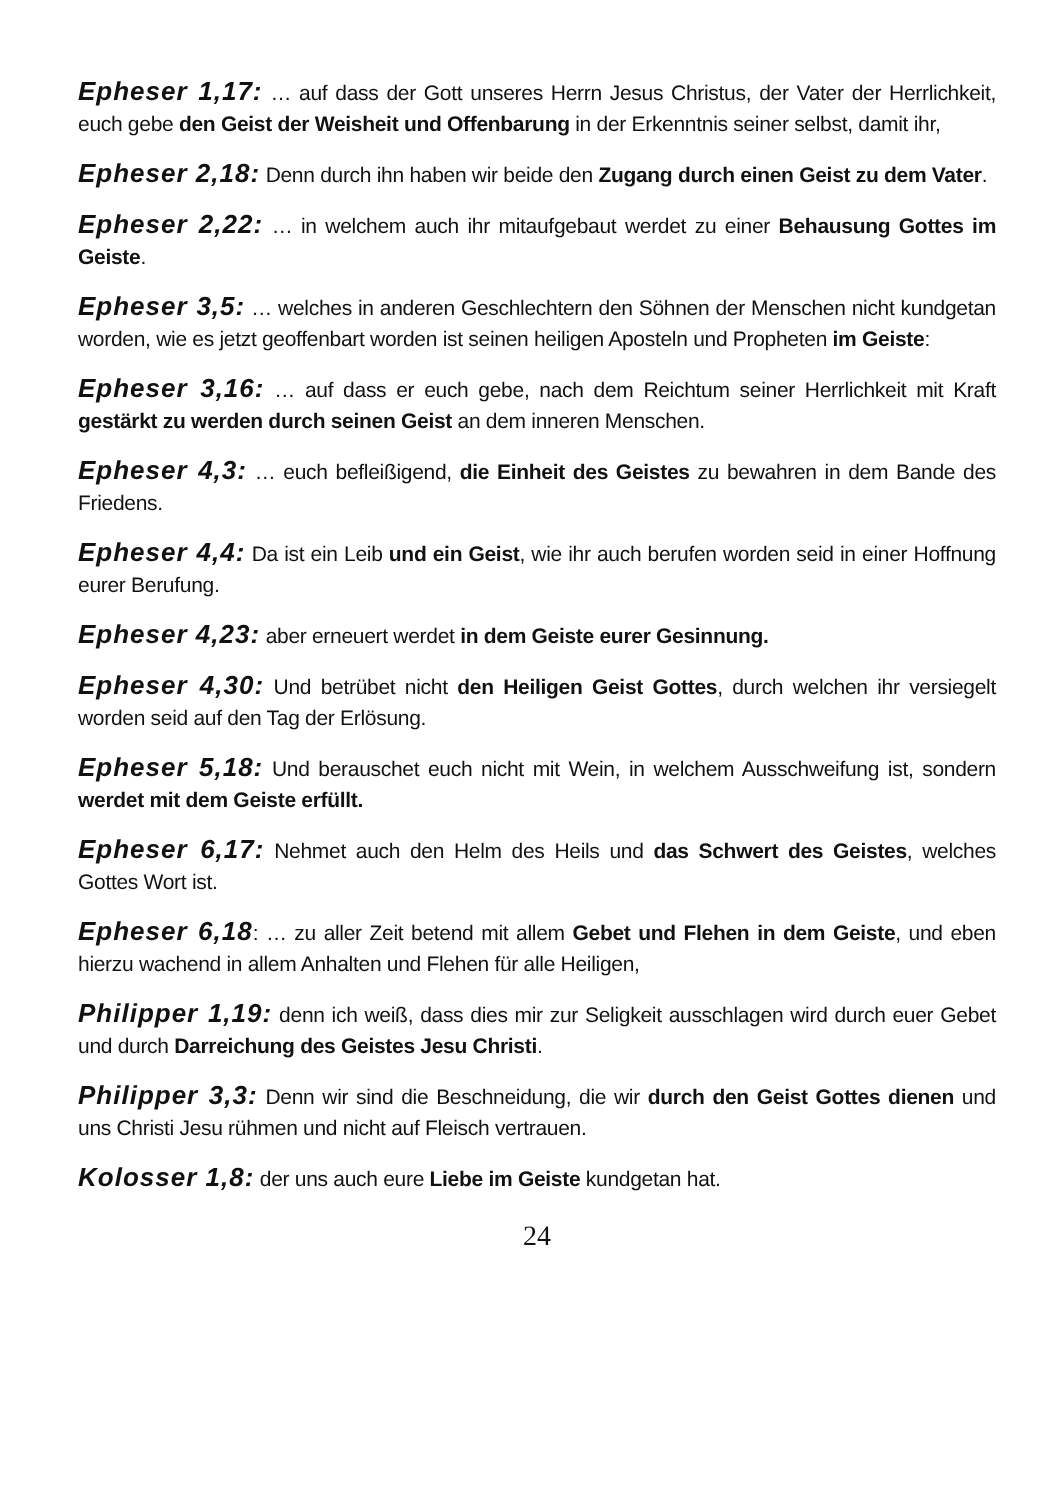Epheser 1,17: … auf dass der Gott unseres Herrn Jesus Christus, der Vater der Herrlichkeit, euch gebe den Geist der Weisheit und Offenbarung in der Erkenntnis seiner selbst, damit ihr,
Epheser 2,18: Denn durch ihn haben wir beide den Zugang durch einen Geist zu dem Vater.
Epheser 2,22: … in welchem auch ihr mitaufgebaut werdet zu einer Behausung Gottes im Geiste.
Epheser 3,5: … welches in anderen Geschlechtern den Söhnen der Menschen nicht kundgetan worden, wie es jetzt geoffenbart worden ist seinen heiligen Aposteln und Propheten im Geiste:
Epheser 3,16: … auf dass er euch gebe, nach dem Reichtum seiner Herrlichkeit mit Kraft gestärkt zu werden durch seinen Geist an dem inneren Menschen.
Epheser 4,3: … euch befleißigend, die Einheit des Geistes zu bewahren in dem Bande des Friedens.
Epheser 4,4: Da ist ein Leib und ein Geist, wie ihr auch berufen worden seid in einer Hoffnung eurer Berufung.
Epheser 4,23: aber erneuert werdet in dem Geiste eurer Gesinnung.
Epheser 4,30: Und betrübet nicht den Heiligen Geist Gottes, durch welchen ihr versiegelt worden seid auf den Tag der Erlösung.
Epheser 5,18: Und berauschet euch nicht mit Wein, in welchem Ausschweifung ist, sondern werdet mit dem Geiste erfüllt.
Epheser 6,17: Nehmet auch den Helm des Heils und das Schwert des Geistes, welches Gottes Wort ist.
Epheser 6,18: … zu aller Zeit betend mit allem Gebet und Flehen in dem Geiste, und eben hierzu wachend in allem Anhalten und Flehen für alle Heiligen,
Philipper 1,19: denn ich weiß, dass dies mir zur Seligkeit ausschlagen wird durch euer Gebet und durch Darreichung des Geistes Jesu Christi.
Philipper 3,3: Denn wir sind die Beschneidung, die wir durch den Geist Gottes dienen und uns Christi Jesu rühmen und nicht auf Fleisch vertrauen.
Kolosser 1,8: der uns auch eure Liebe im Geiste kundgetan hat.
24